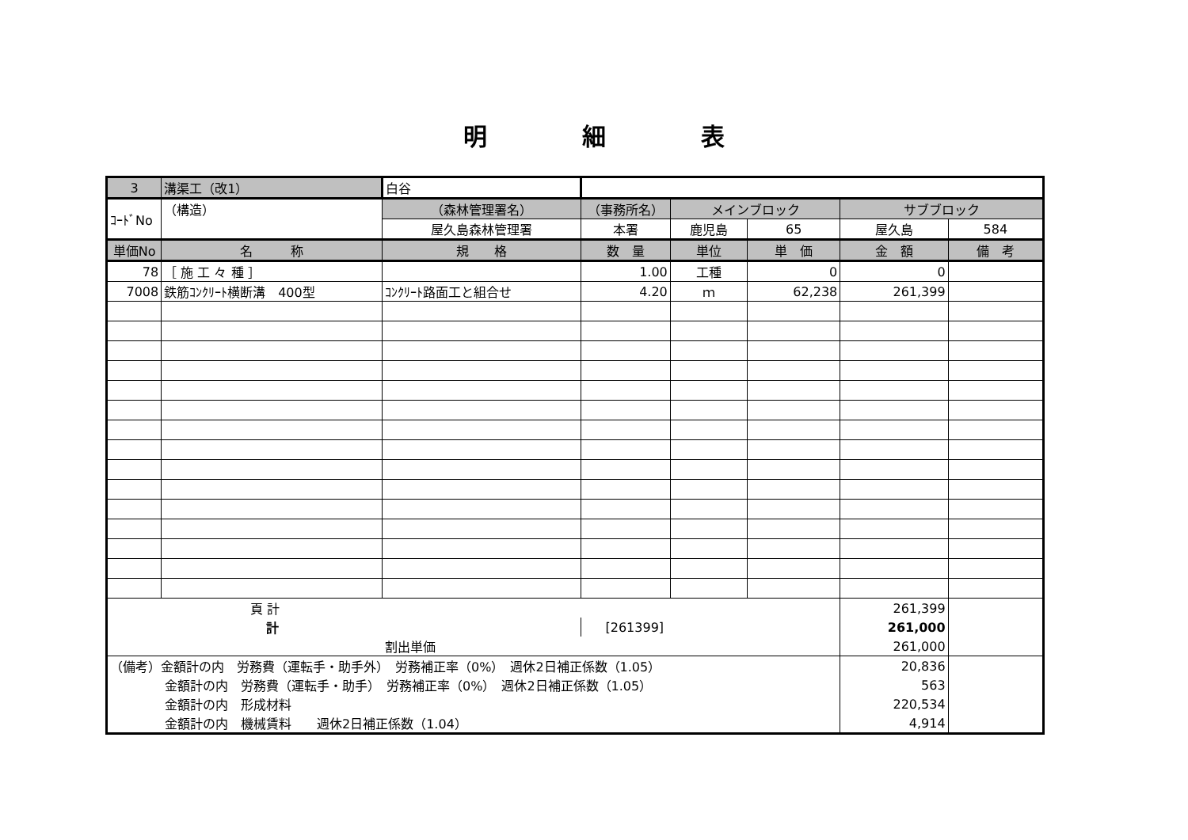明　　　　細　　　　表
| 3 | 溝渠工（改1） | 白谷 | | | | | |
| ｺｰﾄﾞNo | （構造） | （森林管理署名） | （事務所名） | メインブロック | | サブブロック | |
| | | 屋久島森林管理署 | 本署 | 鹿児島 | 65 | 屋久島 | 584 |
| 単価No | 名 称 | 規 格 | 数 量 | 単位 | 単 価 | 金 額 | 備 考 |
| 78 | ［ 施 工 々 種 ］ | | 1.00 | 工種 | 0 | 0 | |
| 7008 | 鉄筋ｺﾝｸﾘｰﾄ横断溝 400型 | ｺﾝｸﾘｰﾄ路面工と組合せ | 4.20 | ｍ | 62,238 | 261,399 | |
| 頁 計 | | | | | | 261,399 | |
| 計 | | | [261399] | | | 261,000 | |
| 割出単価 | | | | | | 261,000 | |
| （備考）金額計の内 労務費（運転手・助手外） 労務補正率（0%） 週休2日補正係数（1.05） | | | | | | 20,836 | |
| 金額計の内 労務費（運転手・助手） 労務補正率（0%） 週休2日補正係数（1.05） | | | | | | 563 | |
| 金額計の内 形成材料 | | | | | | 220,534 | |
| 金額計の内 機械賃料 週休2日補正係数（1.04） | | | | | | 4,914 | |